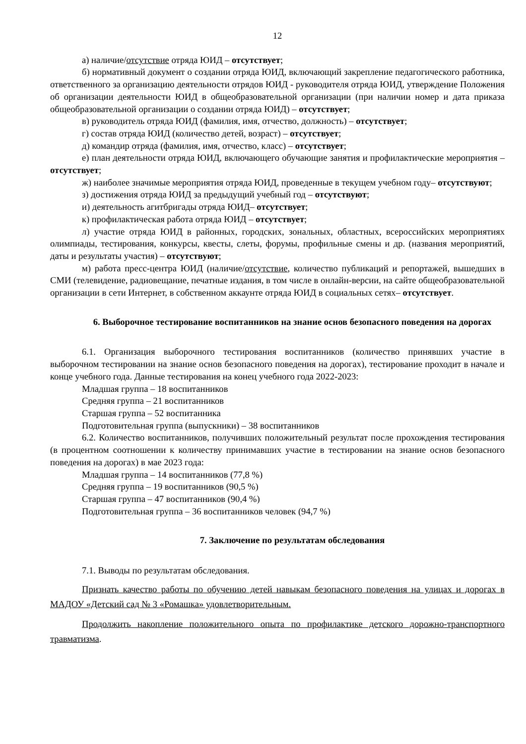12
а) наличие/отсутствие отряда ЮИД – отсутствует;
б) нормативный документ о создании отряда ЮИД, включающий закрепление педагогического работника, ответственного за организацию деятельности отрядов ЮИД - руководителя отряда ЮИД, утверждение Положения об организации деятельности ЮИД в общеобразовательной организации (при наличии номер и дата приказа общеобразовательной организации о создании отряда ЮИД) – отсутствует;
в) руководитель отряда ЮИД (фамилия, имя, отчество, должность) – отсутствует;
г) состав отряда ЮИД (количество детей, возраст) – отсутствует;
д) командир отряда (фамилия, имя, отчество, класс) – отсутствует;
е) план деятельности отряда ЮИД, включающего обучающие занятия и профилактические мероприятия – отсутствует;
ж) наиболее значимые мероприятия отряда ЮИД, проведенные в текущем учебном году– отсутствуют;
з) достижения отряда ЮИД за предыдущий учебный год – отсутствуют;
и) деятельность агитбригады отряда ЮИД– отсутствует;
к) профилактическая работа отряда ЮИД – отсутствует;
л) участие отряда ЮИД в районных, городских, зональных, областных, всероссийских мероприятиях олимпиады, тестирования, конкурсы, квесты, слеты, форумы, профильные смены и др. (названия мероприятий, даты и результаты участия) – отсутствуют;
м) работа пресс-центра ЮИД (наличие/отсутствие, количество публикаций и репортажей, вышедших в СМИ (телевидение, радиовещание, печатные издания, в том числе в онлайн-версии, на сайте общеобразовательной организации в сети Интернет, в собственном аккаунте отряда ЮИД в социальных сетях– отсутствует.
6. Выборочное тестирование воспитанников на знание основ безопасного поведения на дорогах
6.1. Организация выборочного тестирования воспитанников (количество принявших участие в выборочном тестировании на знание основ безопасного поведения на дорогах), тестирование проходит в начале и конце учебного года. Данные тестирования на конец учебного года 2022-2023:
Младшая группа – 18 воспитанников
Средняя группа – 21 воспитанников
Старшая группа – 52 воспитанника
Подготовительная группа (выпускники) – 38 воспитанников
6.2. Количество воспитанников, получивших положительный результат после прохождения тестирования (в процентном соотношении к количеству принимавших участие в тестировании на знание основ безопасного поведения на дорогах) в мае 2023 года:
Младшая группа – 14 воспитанников (77,8 %)
Средняя группа – 19 воспитанников (90,5 %)
Старшая группа – 47 воспитанников (90,4 %)
Подготовительная группа – 36 воспитанников человек (94,7 %)
7. Заключение по результатам обследования
7.1. Выводы по результатам обследования.
Признать качество работы по обучению детей навыкам безопасного поведения на улицах и дорогах в МАДОУ «Детский сад № 3 «Ромашка» удовлетворительным.
Продолжить накопление положительного опыта по профилактике детского дорожно-транспортного травматизма.